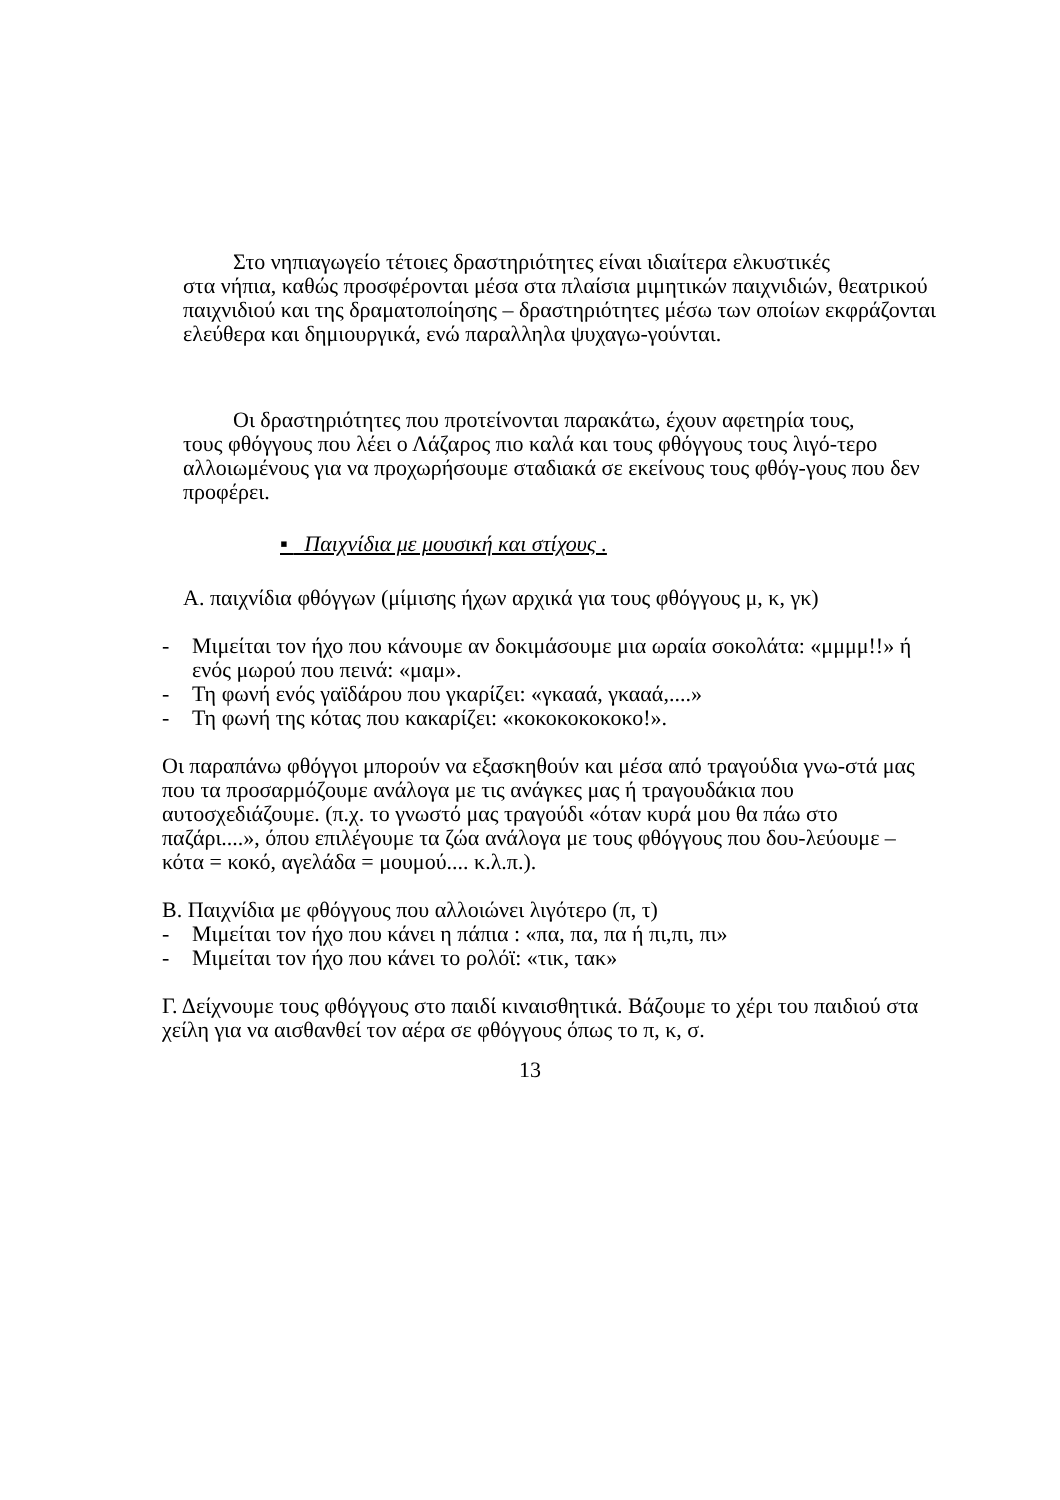Στο νηπιαγωγείο τέτοιες δραστηριότητες είναι ιδιαίτερα ελκυστικές
στα νήπια, καθώς προσφέρονται μέσα στα πλαίσια μιμητικών παιχνιδιών, θεατρικού παιχνιδιού και της δραματοποίησης – δραστηριότητες μέσω των οποίων εκφράζονται ελεύθερα και δημιουργικά, ενώ παραλληλα ψυχαγω-γούνται.
Οι δραστηριότητες που προτείνονται παρακάτω, έχουν αφετηρία τους,
τους φθόγγους που λέει ο Λάζαρος πιο καλά και τους φθόγγους τους λιγό-τερο αλλοιωμένους για να προχωρήσουμε σταδιακά σε εκείνους τους φθόγ-γους που δεν προφέρει.
▪ Παιχνίδια με μουσική και στίχους .
Α. παιχνίδια φθόγγων (μίμισης ήχων αρχικά για τους φθόγγους μ, κ, γκ)
- Μιμείται τον ήχο που κάνουμε αν δοκιμάσουμε μια ωραία σοκολάτα: «μμμμ!!» ή ενός μωρού που πεινά: «μαμ».
- Τη φωνή ενός γαϊδάρου που γκαρίζει: «γκααά, γκααά,....»
- Τη φωνή της κότας που κακαρίζει: «κοκοκοκοκοκο!».
Οι παραπάνω φθόγγοι μπορούν να εξασκηθούν και μέσα από τραγούδια γνω-στά μας που τα προσαρμόζουμε ανάλογα με τις ανάγκες μας ή τραγουδάκια που αυτοσχεδιάζουμε. (π.χ. το γνωστό μας τραγούδι «όταν κυρά μου θα πάω στο παζάρι....», όπου επιλέγουμε τα ζώα ανάλογα με τους φθόγγους που δου-λεύουμε – κότα = κοκό, αγελάδα = μουμού.... κ.λ.π.).
Β. Παιχνίδια με φθόγγους που αλλοιώνει λιγότερο (π, τ)
- Μιμείται τον ήχο που κάνει η πάπια : «πα, πα, πα ή πι,πι, πι»
- Μιμείται τον ήχο που κάνει το ρολόϊ: «τικ, τακ»
Γ. Δείχνουμε τους φθόγγους στο παιδί κιναισθητικά. Βάζουμε το χέρι του παιδιού στα χείλη για να αισθανθεί τον αέρα σε φθόγγους όπως το π, κ, σ.
13